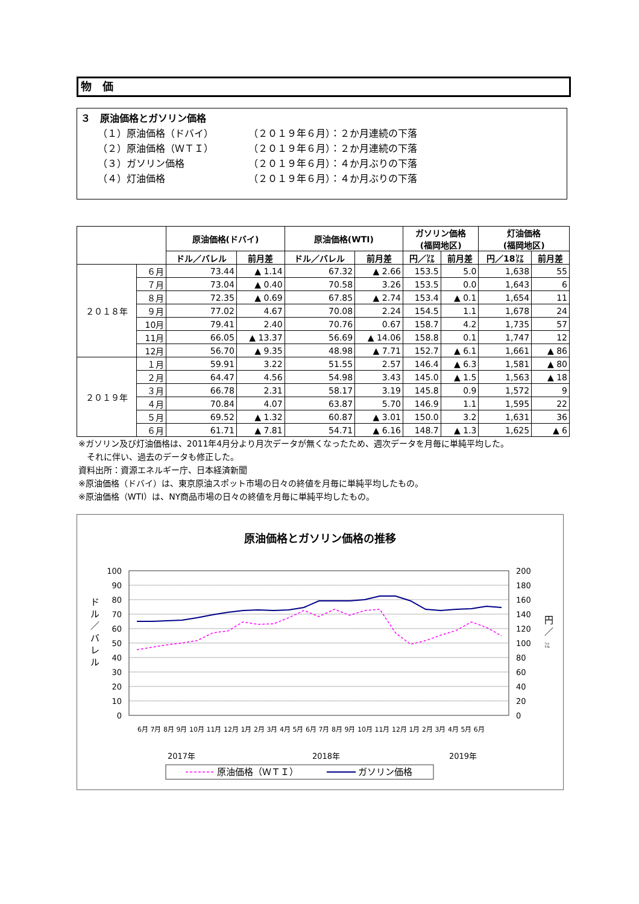物　価
３　原油価格とガソリン価格
（１）原油価格（ドバイ） （２０１９年６月）：２か月連続の下落
（２）原油価格（ＷＴＩ） （２０１９年６月）：２か月連続の下落
（３）ガソリン価格 （２０１９年６月）：４か月ぶりの下落
（４）灯油価格 （２０１９年６月）：４か月ぶりの下落
| | | 原油価格(ドバイ) | | 原油価格(WTI) | | ガソリン価格 (福岡地区) | | 灯油価格 (福岡地区) | |
| --- | --- | --- | --- | --- | --- | --- | --- | --- | --- |
| | | ドル／バレル | 前月差 | ドル／バレル | 前月差 | 円／㍑ | 前月差 | 円／18㍑ | 前月差 |
| ２０１８年 | ６月 | 73.44 | ▲ 1.14 | 67.32 | ▲ 2.66 | 153.5 | 5.0 | 1,638 | 55 |
| | ７月 | 73.04 | ▲ 0.40 | 70.58 | 3.26 | 153.5 | 0.0 | 1,643 | 6 |
| | ８月 | 72.35 | ▲ 0.69 | 67.85 | ▲ 2.74 | 153.4 | ▲ 0.1 | 1,654 | 11 |
| | ９月 | 77.02 | 4.67 | 70.08 | 2.24 | 154.5 | 1.1 | 1,678 | 24 |
| | 10月 | 79.41 | 2.40 | 70.76 | 0.67 | 158.7 | 4.2 | 1,735 | 57 |
| | 11月 | 66.05 | ▲ 13.37 | 56.69 | ▲ 14.06 | 158.8 | 0.1 | 1,747 | 12 |
| | 12月 | 56.70 | ▲ 9.35 | 48.98 | ▲ 7.71 | 152.7 | ▲ 6.1 | 1,661 | ▲ 86 |
| ２０１９年 | １月 | 59.91 | 3.22 | 51.55 | 2.57 | 146.4 | ▲ 6.3 | 1,581 | ▲ 80 |
| | ２月 | 64.47 | 4.56 | 54.98 | 3.43 | 145.0 | ▲ 1.5 | 1,563 | ▲ 18 |
| | ３月 | 66.78 | 2.31 | 58.17 | 3.19 | 145.8 | 0.9 | 1,572 | 9 |
| | ４月 | 70.84 | 4.07 | 63.87 | 5.70 | 146.9 | 1.1 | 1,595 | 22 |
| | ５月 | 69.52 | ▲ 1.32 | 60.87 | ▲ 3.01 | 150.0 | 3.2 | 1,631 | 36 |
| | ６月 | 61.71 | ▲ 7.81 | 54.71 | ▲ 6.16 | 148.7 | ▲ 1.3 | 1,625 | ▲ 6 |
※ガソリン及び灯油価格は、2011年4月分より月次データが無くなったため、週次データを月毎に単純平均した。
　それに伴い、過去のデータも修正した。
資料出所：資源エネルギー庁、日本経済新聞
※原油価格（ドバイ）は、東京原油スポット市場の日々の終値を月毎に単純平均したもの。
※原油価格（WTI）は、NY商品市場の日々の終値を月毎に単純平均したもの。
原油価格とガソリン価格の推移
100
90
80
70
60
50
40
30
20
10
0
200
180
160
140
120
100
80
60
40
20
0
ド
ル
／
バ
レ
ル
円
／
㍑
2017年
2018年
2019年
6月 7月 8月 9月 10月 11月 12月 1月 2月 3月 4月 5月 6月 7月 8月 9月 10月 11月 12月 1月 2月 3月 4月 5月 6月
原油価格（ＷＴＩ）
ガソリン価格